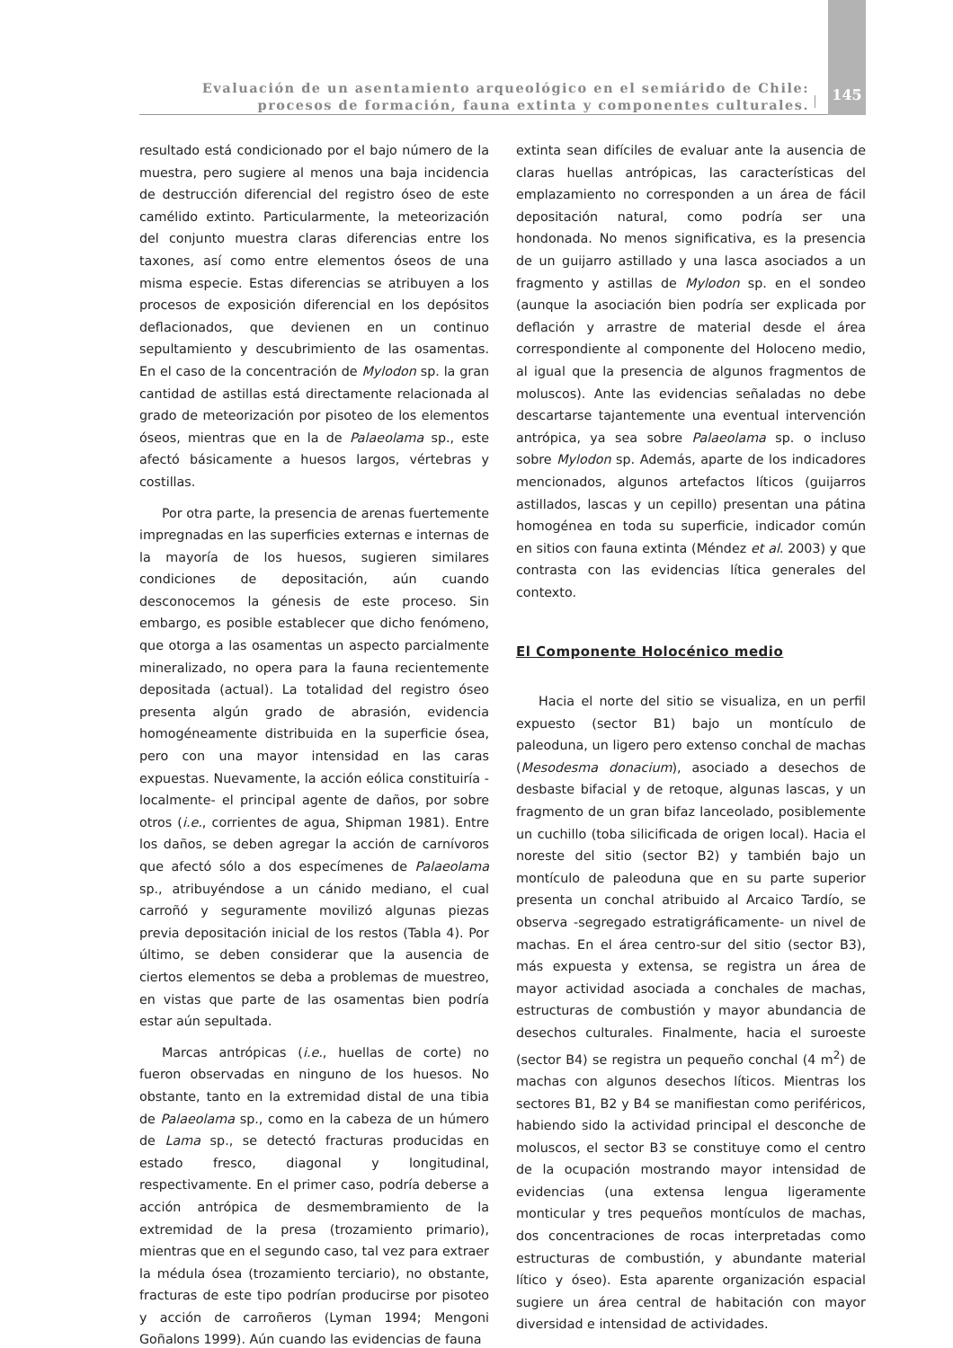Evaluación de un asentamiento arqueológico en el semiárido de Chile:
procesos de formación, fauna extinta y componentes culturales.
145
resultado está condicionado por el bajo número de la muestra, pero sugiere al menos una baja incidencia de destrucción diferencial del registro óseo de este camélido extinto. Particularmente, la meteorización del conjunto muestra claras diferencias entre los taxones, así como entre elementos óseos de una misma especie. Estas diferencias se atribuyen a los procesos de exposición diferencial en los depósitos deflacionados, que devienen en un continuo sepultamiento y descubrimiento de las osamentas. En el caso de la concentración de Mylodon sp. la gran cantidad de astillas está directamente relacionada al grado de meteorización por pisoteo de los elementos óseos, mientras que en la de Palaeolama sp., este afectó básicamente a huesos largos, vértebras y costillas.
Por otra parte, la presencia de arenas fuertemente impregnadas en las superficies externas e internas de la mayoría de los huesos, sugieren similares condiciones de depositación, aún cuando desconocemos la génesis de este proceso. Sin embargo, es posible establecer que dicho fenómeno, que otorga a las osamentas un aspecto parcialmente mineralizado, no opera para la fauna recientemente depositada (actual). La totalidad del registro óseo presenta algún grado de abrasión, evidencia homogéneamente distribuida en la superficie ósea, pero con una mayor intensidad en las caras expuestas. Nuevamente, la acción eólica constituiría -localmente- el principal agente de daños, por sobre otros (i.e., corrientes de agua, Shipman 1981). Entre los daños, se deben agregar la acción de carnívoros que afectó sólo a dos especímenes de Palaeolama sp., atribuyéndose a un cánido mediano, el cual carroñó y seguramente movilizó algunas piezas previa depositación inicial de los restos (Tabla 4). Por último, se deben considerar que la ausencia de ciertos elementos se deba a problemas de muestreo, en vistas que parte de las osamentas bien podría estar aún sepultada.
Marcas antrópicas (i.e., huellas de corte) no fueron observadas en ninguno de los huesos. No obstante, tanto en la extremidad distal de una tibia de Palaeolama sp., como en la cabeza de un húmero de Lama sp., se detectó fracturas producidas en estado fresco, diagonal y longitudinal, respectivamente. En el primer caso, podría deberse a acción antrópica de desmembramiento de la extremidad de la presa (trozamiento primario), mientras que en el segundo caso, tal vez para extraer la médula ósea (trozamiento terciario), no obstante, fracturas de este tipo podrían producirse por pisoteo y acción de carroñeros (Lyman 1994; Mengoni Goñalons 1999). Aún cuando las evidencias de fauna
extinta sean difíciles de evaluar ante la ausencia de claras huellas antrópicas, las características del emplazamiento no corresponden a un área de fácil depositación natural, como podría ser una hondonada. No menos significativa, es la presencia de un guijarro astillado y una lasca asociados a un fragmento y astillas de Mylodon sp. en el sondeo (aunque la asociación bien podría ser explicada por deflación y arrastre de material desde el área correspondiente al componente del Holoceno medio, al igual que la presencia de algunos fragmentos de moluscos). Ante las evidencias señaladas no debe descartarse tajantemente una eventual intervención antrópica, ya sea sobre Palaeolama sp. o incluso sobre Mylodon sp. Además, aparte de los indicadores mencionados, algunos artefactos líticos (guijarros astillados, lascas y un cepillo) presentan una pátina homogénea en toda su superficie, indicador común en sitios con fauna extinta (Méndez et al. 2003) y que contrasta con las evidencias lítica generales del contexto.
El Componente Holocénico medio
Hacia el norte del sitio se visualiza, en un perfil expuesto (sector B1) bajo un montículo de paleoduna, un ligero pero extenso conchal de machas (Mesodesma donacium), asociado a desechos de desbaste bifacial y de retoque, algunas lascas, y un fragmento de un gran bifaz lanceolado, posiblemente un cuchillo (toba silicificada de origen local). Hacia el noreste del sitio (sector B2) y también bajo un montículo de paleoduna que en su parte superior presenta un conchal atribuido al Arcaico Tardío, se observa -segregado estratigráficamente- un nivel de machas. En el área centro-sur del sitio (sector B3), más expuesta y extensa, se registra un área de mayor actividad asociada a conchales de machas, estructuras de combustión y mayor abundancia de desechos culturales. Finalmente, hacia el suroeste (sector B4) se registra un pequeño conchal (4 m<sup>2</sup>) de machas con algunos desechos líticos. Mientras los sectores B1, B2 y B4 se manifiestan como periféricos, habiendo sido la actividad principal el desconche de moluscos, el sector B3 se constituye como el centro de la ocupación mostrando mayor intensidad de evidencias (una extensa lengua ligeramente monticular y tres pequeños montículos de machas, dos concentraciones de rocas interpretadas como estructuras de combustión, y abundante material lítico y óseo). Esta aparente organización espacial sugiere un área central de habitación con mayor diversidad e intensidad de actividades.